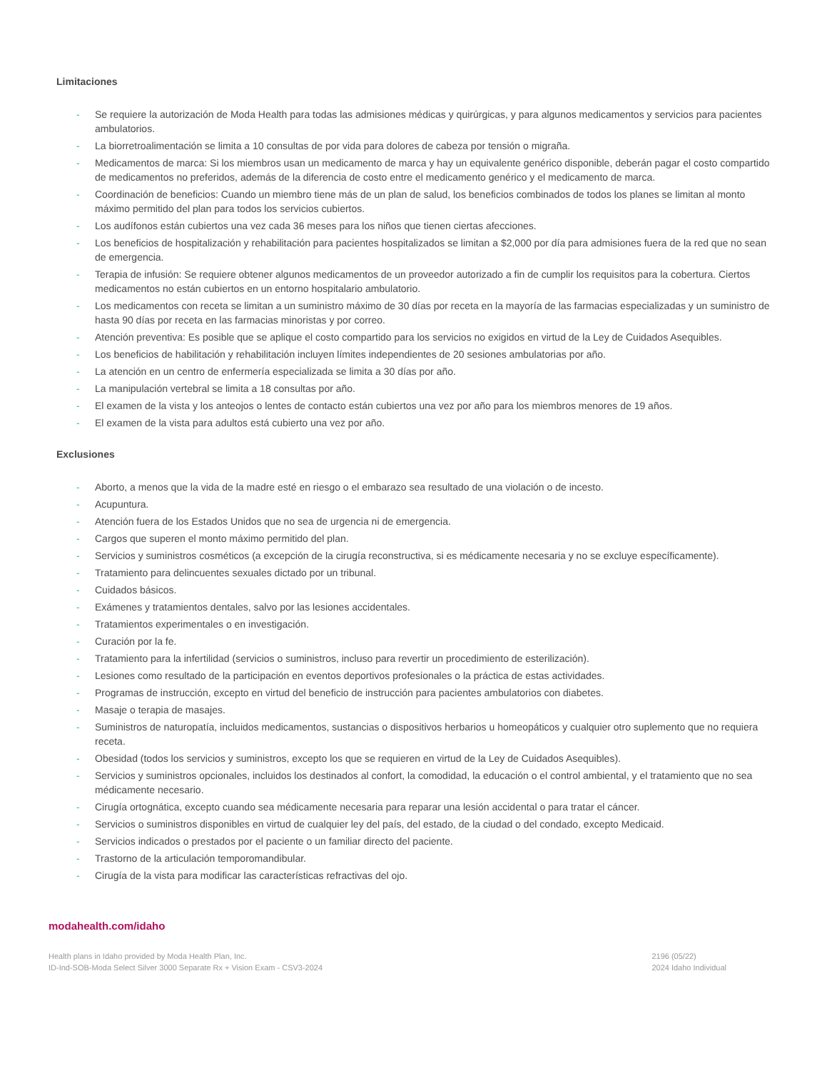Limitaciones
- Se requiere la autorización de Moda Health para todas las admisiones médicas y quirúrgicas, y para algunos medicamentos y servicios para pacientes ambulatorios.
- La biorretroalimentación se limita a 10 consultas de por vida para dolores de cabeza por tensión o migraña.
- Medicamentos de marca: Si los miembros usan un medicamento de marca y hay un equivalente genérico disponible, deberán pagar el costo compartido de medicamentos no preferidos, además de la diferencia de costo entre el medicamento genérico y el medicamento de marca.
- Coordinación de beneficios: Cuando un miembro tiene más de un plan de salud, los beneficios combinados de todos los planes se limitan al monto máximo permitido del plan para todos los servicios cubiertos.
- Los audífonos están cubiertos una vez cada 36 meses para los niños que tienen ciertas afecciones.
- Los beneficios de hospitalización y rehabilitación para pacientes hospitalizados se limitan a $2,000 por día para admisiones fuera de la red que no sean de emergencia.
- Terapia de infusión: Se requiere obtener algunos medicamentos de un proveedor autorizado a fin de cumplir los requisitos para la cobertura. Ciertos medicamentos no están cubiertos en un entorno hospitalario ambulatorio.
- Los medicamentos con receta se limitan a un suministro máximo de 30 días por receta en la mayoría de las farmacias especializadas y un suministro de hasta 90 días por receta en las farmacias minoristas y por correo.
- Atención preventiva: Es posible que se aplique el costo compartido para los servicios no exigidos en virtud de la Ley de Cuidados Asequibles.
- Los beneficios de habilitación y rehabilitación incluyen límites independientes de 20 sesiones ambulatorias por año.
- La atención en un centro de enfermería especializada se limita a 30 días por año.
- La manipulación vertebral se limita a 18 consultas por año.
- El examen de la vista y los anteojos o lentes de contacto están cubiertos una vez por año para los miembros menores de 19 años.
- El examen de la vista para adultos está cubierto una vez por año.
Exclusiones
- Aborto, a menos que la vida de la madre esté en riesgo o el embarazo sea resultado de una violación o de incesto.
- Acupuntura.
- Atención fuera de los Estados Unidos que no sea de urgencia ni de emergencia.
- Cargos que superen el monto máximo permitido del plan.
- Servicios y suministros cosméticos (a excepción de la cirugía reconstructiva, si es médicamente necesaria y no se excluye específicamente).
- Tratamiento para delincuentes sexuales dictado por un tribunal.
- Cuidados básicos.
- Exámenes y tratamientos dentales, salvo por las lesiones accidentales.
- Tratamientos experimentales o en investigación.
- Curación por la fe.
- Tratamiento para la infertilidad (servicios o suministros, incluso para revertir un procedimiento de esterilización).
- Lesiones como resultado de la participación en eventos deportivos profesionales o la práctica de estas actividades.
- Programas de instrucción, excepto en virtud del beneficio de instrucción para pacientes ambulatorios con diabetes.
- Masaje o terapia de masajes.
- Suministros de naturopatía, incluidos medicamentos, sustancias o dispositivos herbarios u homeopáticos y cualquier otro suplemento que no requiera receta.
- Obesidad (todos los servicios y suministros, excepto los que se requieren en virtud de la Ley de Cuidados Asequibles).
- Servicios y suministros opcionales, incluidos los destinados al confort, la comodidad, la educación o el control ambiental, y el tratamiento que no sea médicamente necesario.
- Cirugía ortognática, excepto cuando sea médicamente necesaria para reparar una lesión accidental o para tratar el cáncer.
- Servicios o suministros disponibles en virtud de cualquier ley del país, del estado, de la ciudad o del condado, excepto Medicaid.
- Servicios indicados o prestados por el paciente o un familiar directo del paciente.
- Trastorno de la articulación temporomandibular.
- Cirugía de la vista para modificar las características refractivas del ojo.
modahealth.com/idaho
Health plans in Idaho provided by Moda Health Plan, Inc.
ID-Ind-SOB-Moda Select Silver 3000 Separate Rx + Vision Exam - CSV3-2024
2196 (05/22)
2024 Idaho Individual